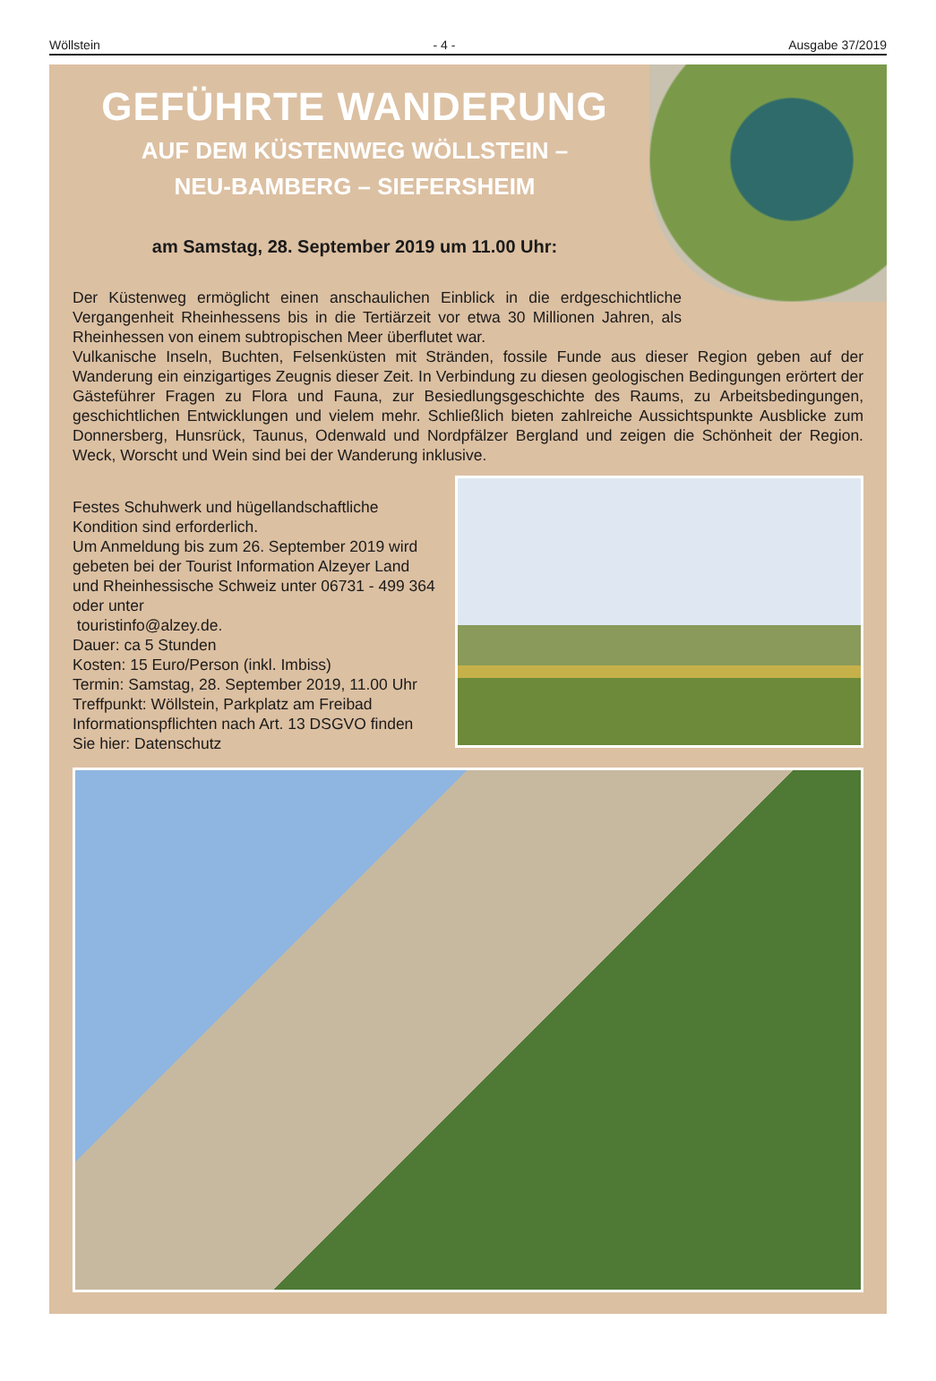Wöllstein - 4 - Ausgabe 37/2019
GEFÜHRTE WANDERUNG
AUF DEM KÜSTENWEG WÖLLSTEIN –
NEU-BAMBERG – SIEFERSHEIM
am Samstag, 28. September 2019 um 11.00 Uhr:
Der Küstenweg ermöglicht einen anschaulichen Einblick in die erdgeschichtliche Vergangenheit Rheinhessens bis in die Tertiärzeit vor etwa 30 Millionen Jahren, als Rheinhessen von einem subtropischen Meer überflutet war.
Vulkanische Inseln, Buchten, Felsenküsten mit Stränden, fossile Funde aus dieser Region geben auf der Wanderung ein einzigartiges Zeugnis dieser Zeit. In Verbindung zu diesen geologischen Bedingungen erörtert der Gästeführer Fragen zu Flora und Fauna, zur Besiedlungsgeschichte des Raums, zu Arbeitsbedingungen, geschichtlichen Entwicklungen und vielem mehr. Schließlich bieten zahlreiche Aussichtspunkte Ausblicke zum Donnersberg, Hunsrück, Taunus, Odenwald und Nordpfälzer Bergland und zeigen die Schönheit der Region. Weck, Worscht und Wein sind bei der Wanderung inklusive.
Festes Schuhwerk und hügellandschaftliche Kondition sind erforderlich.
Um Anmeldung bis zum 26. September 2019 wird gebeten bei der Tourist Information Alzeyer Land und Rheinhessische Schweiz unter 06731 - 499 364 oder unter
touristinfo@alzey.de.
Dauer: ca 5 Stunden
Kosten: 15 Euro/Person (inkl. Imbiss)
Termin: Samstag, 28. September 2019, 11.00 Uhr
Treffpunkt: Wöllstein, Parkplatz am Freibad
Informationspflichten nach Art. 13 DSGVO finden Sie hier: Datenschutz